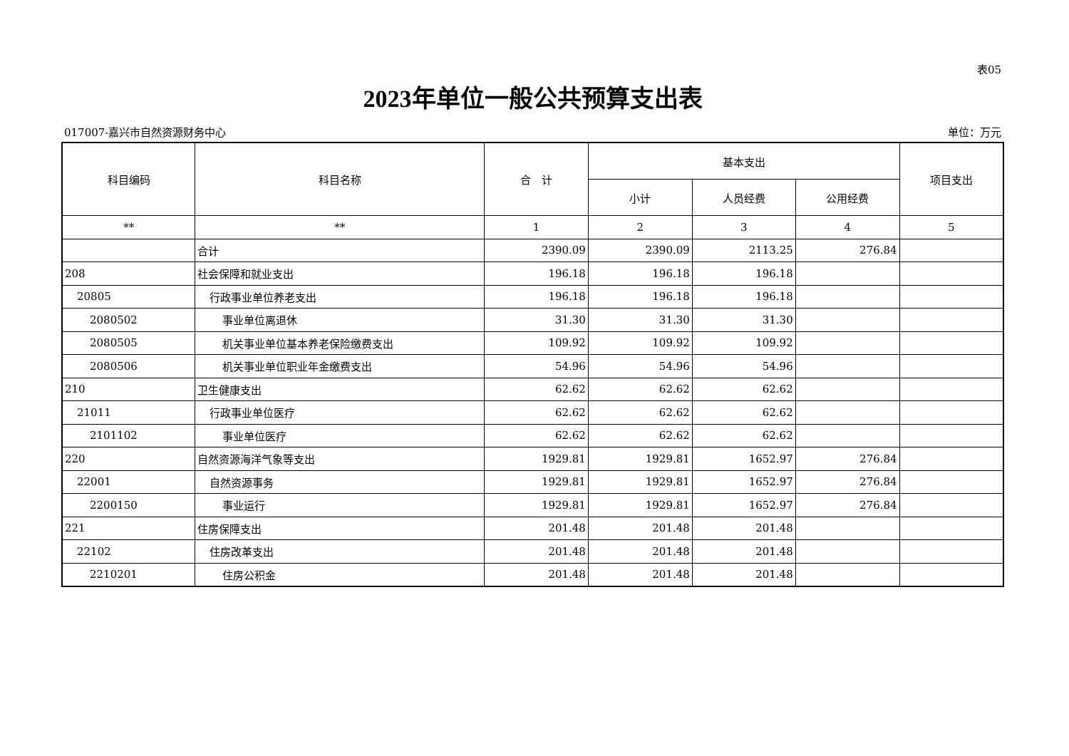表05
2023年单位一般公共预算支出表
017007-嘉兴市自然资源财务中心 单位：万元
| 科目编码 | 科目名称 | 合 计 | 基本支出 | | | 项目支出 |
| --- | --- | --- | --- | --- | --- | --- |
| | | | 小计 | 人员经费 | 公用经费 | |
| ** | ** | 1 | 2 | 3 | 4 | 5 |
| | 合计 | 2390.09 | 2390.09 | 2113.25 | 276.84 | |
| 208 | 社会保障和就业支出 | 196.18 | 196.18 | 196.18 | | |
| 20805 | 行政事业单位养老支出 | 196.18 | 196.18 | 196.18 | | |
| 2080502 | 事业单位离退休 | 31.30 | 31.30 | 31.30 | | |
| 2080505 | 机关事业单位基本养老保险缴费支出 | 109.92 | 109.92 | 109.92 | | |
| 2080506 | 机关事业单位职业年金缴费支出 | 54.96 | 54.96 | 54.96 | | |
| 210 | 卫生健康支出 | 62.62 | 62.62 | 62.62 | | |
| 21011 | 行政事业单位医疗 | 62.62 | 62.62 | 62.62 | | |
| 2101102 | 事业单位医疗 | 62.62 | 62.62 | 62.62 | | |
| 220 | 自然资源海洋气象等支出 | 1929.81 | 1929.81 | 1652.97 | 276.84 | |
| 22001 | 自然资源事务 | 1929.81 | 1929.81 | 1652.97 | 276.84 | |
| 2200150 | 事业运行 | 1929.81 | 1929.81 | 1652.97 | 276.84 | |
| 221 | 住房保障支出 | 201.48 | 201.48 | 201.48 | | |
| 22102 | 住房改革支出 | 201.48 | 201.48 | 201.48 | | |
| 2210201 | 住房公积金 | 201.48 | 201.48 | 201.48 | | |